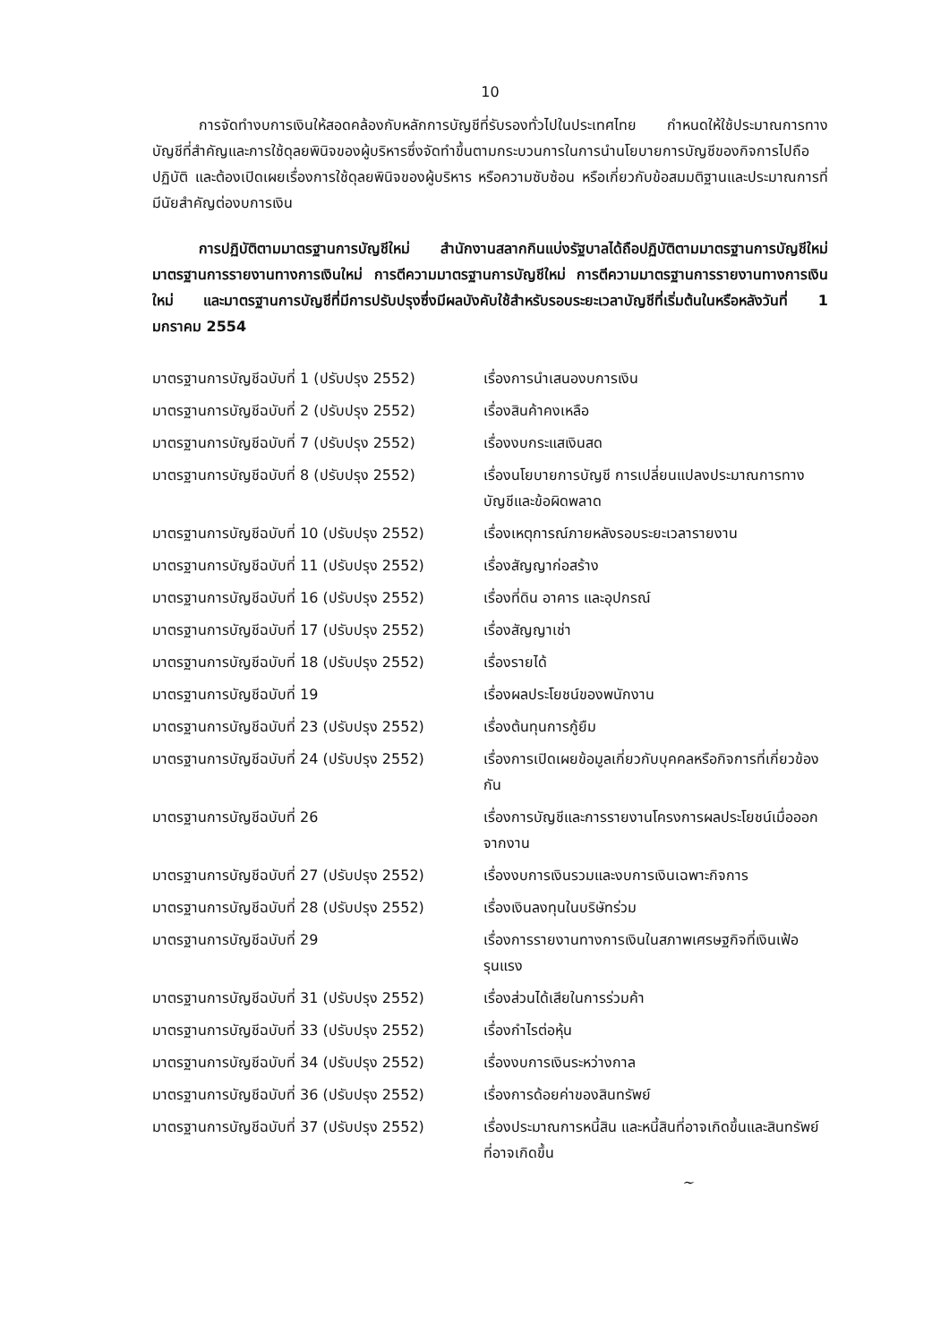10
การจัดทำงบการเงินให้สอดคล้องกับหลักการบัญชีที่รับรองทั่วไปในประเทศไทย กำหนดให้ใช้ประมาณการทางบัญชีที่สำคัญและการใช้ดุลยพินิจของผู้บริหารซึ่งจัดทำขึ้นตามกระบวนการในการนำนโยบายการบัญชีของกิจการไปถือปฏิบัติ และต้องเปิดเผยเรื่องการใช้ดุลยพินิจของผู้บริหาร หรือความซับซ้อน หรือเกี่ยวกับข้อสมมติฐานและประมาณการที่มีนัยสำคัญต่องบการเงิน
การปฏิบัติตามมาตรฐานการบัญชีใหม่ สำนักงานสลากกินแบ่งรัฐบาลได้ถือปฏิบัติตามมาตรฐานการบัญชีใหม่ มาตรฐานการรายงานทางการเงินใหม่ การตีความมาตรฐานการบัญชีใหม่ การตีความมาตรฐานการรายงานทางการเงินใหม่ และมาตรฐานการบัญชีที่มีการปรับปรุงซึ่งมีผลบังคับใช้สำหรับรอบระยะเวลาบัญชีที่เริ่มต้นในหรือหลังวันที่ 1 มกราคม 2554
| มาตรฐานการบัญชีฉบับที่ 1 (ปรับปรุง 2552) | เรื่องการนำเสนองบการเงิน |
| มาตรฐานการบัญชีฉบับที่ 2 (ปรับปรุง 2552) | เรื่องสินค้าคงเหลือ |
| มาตรฐานการบัญชีฉบับที่ 7 (ปรับปรุง 2552) | เรื่องงบกระแสเงินสด |
| มาตรฐานการบัญชีฉบับที่ 8 (ปรับปรุง 2552) | เรื่องนโยบายการบัญชี การเปลี่ยนแปลงประมาณการทางบัญชีและข้อผิดพลาด |
| มาตรฐานการบัญชีฉบับที่ 10 (ปรับปรุง 2552) | เรื่องเหตุการณ์ภายหลังรอบระยะเวลารายงาน |
| มาตรฐานการบัญชีฉบับที่ 11 (ปรับปรุง 2552) | เรื่องสัญญาก่อสร้าง |
| มาตรฐานการบัญชีฉบับที่ 16 (ปรับปรุง 2552) | เรื่องที่ดิน อาคาร และอุปกรณ์ |
| มาตรฐานการบัญชีฉบับที่ 17 (ปรับปรุง 2552) | เรื่องสัญญาเช่า |
| มาตรฐานการบัญชีฉบับที่ 18 (ปรับปรุง 2552) | เรื่องรายได้ |
| มาตรฐานการบัญชีฉบับที่ 19 | เรื่องผลประโยชน์ของพนักงาน |
| มาตรฐานการบัญชีฉบับที่ 23 (ปรับปรุง 2552) | เรื่องต้นทุนการกู้ยืม |
| มาตรฐานการบัญชีฉบับที่ 24 (ปรับปรุง 2552) | เรื่องการเปิดเผยข้อมูลเกี่ยวกับบุคคลหรือกิจการที่เกี่ยวข้องกัน |
| มาตรฐานการบัญชีฉบับที่ 26 | เรื่องการบัญชีและการรายงานโครงการผลประโยชน์เมื่อออกจากงาน |
| มาตรฐานการบัญชีฉบับที่ 27 (ปรับปรุง 2552) | เรื่องงบการเงินรวมและงบการเงินเฉพาะกิจการ |
| มาตรฐานการบัญชีฉบับที่ 28 (ปรับปรุง 2552) | เรื่องเงินลงทุนในบริษัทร่วม |
| มาตรฐานการบัญชีฉบับที่ 29 | เรื่องการรายงานทางการเงินในสภาพเศรษฐกิจที่เงินเฟ้อรุนแรง |
| มาตรฐานการบัญชีฉบับที่ 31 (ปรับปรุง 2552) | เรื่องส่วนได้เสียในการร่วมค้า |
| มาตรฐานการบัญชีฉบับที่ 33 (ปรับปรุง 2552) | เรื่องกำไรต่อหุ้น |
| มาตรฐานการบัญชีฉบับที่ 34 (ปรับปรุง 2552) | เรื่องงบการเงินระหว่างกาล |
| มาตรฐานการบัญชีฉบับที่ 36 (ปรับปรุง 2552) | เรื่องการด้อยค่าของสินทรัพย์ |
| มาตรฐานการบัญชีฉบับที่ 37 (ปรับปรุง 2552) | เรื่องประมาณการหนี้สิน และหนี้สินที่อาจเกิดขึ้นและสินทรัพย์ที่อาจเกิดขึ้น |
~